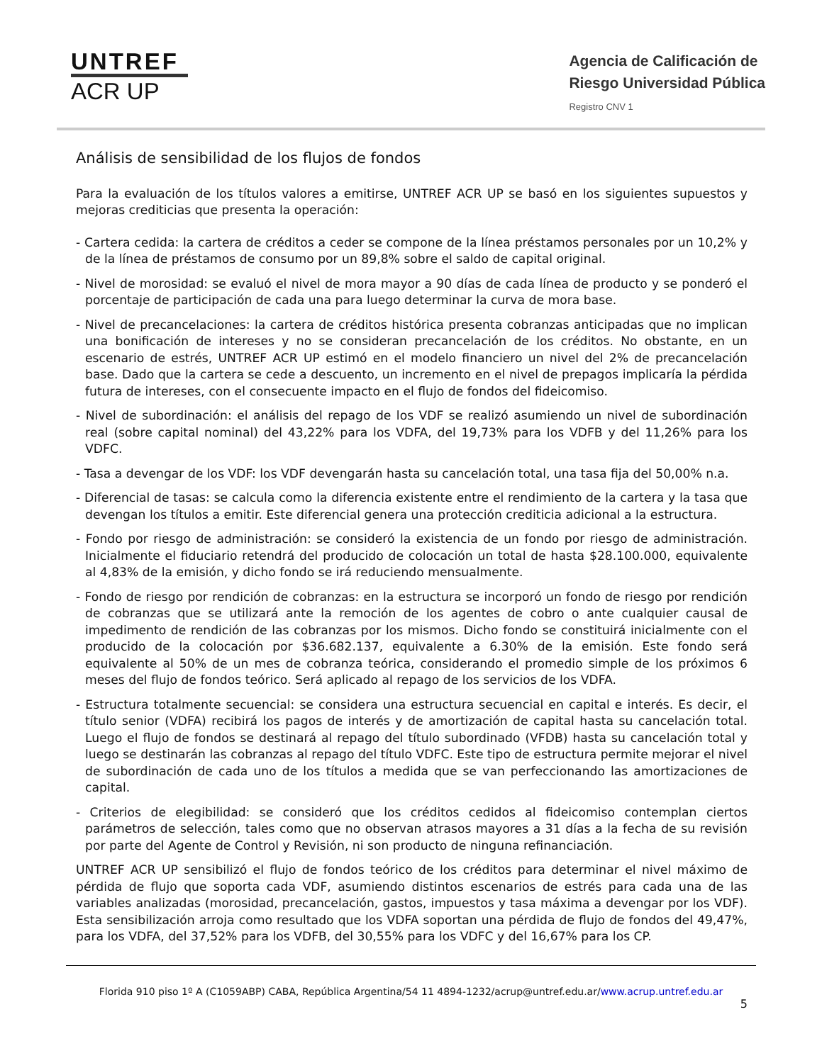UNTREF
ACR UP
Agencia de Calificación de
Riesgo Universidad Pública
Registro CNV 1
Análisis de sensibilidad de los flujos de fondos
Para la evaluación de los títulos valores a emitirse, UNTREF ACR UP se basó en los siguientes supuestos y mejoras crediticias que presenta la operación:
- Cartera cedida: la cartera de créditos a ceder se compone de la línea préstamos personales por un 10,2% y de la línea de préstamos de consumo por un 89,8% sobre el saldo de capital original.
- Nivel de morosidad: se evaluó el nivel de mora mayor a 90 días de cada línea de producto y se ponderó el porcentaje de participación de cada una para luego determinar la curva de mora base.
- Nivel de precancelaciones: la cartera de créditos histórica presenta cobranzas anticipadas que no implican una bonificación de intereses y no se consideran precancelación de los créditos. No obstante, en un escenario de estrés, UNTREF ACR UP estimó en el modelo financiero un nivel del 2% de precancelación base. Dado que la cartera se cede a descuento, un incremento en el nivel de prepagos implicaría la pérdida futura de intereses, con el consecuente impacto en el flujo de fondos del fideicomiso.
- Nivel de subordinación: el análisis del repago de los VDF se realizó asumiendo un nivel de subordinación real (sobre capital nominal) del 43,22% para los VDFA, del 19,73% para los VDFB y del 11,26% para los VDFC.
- Tasa a devengar de los VDF: los VDF devengarán hasta su cancelación total, una tasa fija del 50,00% n.a.
- Diferencial de tasas: se calcula como la diferencia existente entre el rendimiento de la cartera y la tasa que devengan los títulos a emitir. Este diferencial genera una protección crediticia adicional a la estructura.
- Fondo por riesgo de administración: se consideró la existencia de un fondo por riesgo de administración. Inicialmente el fiduciario retendrá del producido de colocación un total de hasta $28.100.000, equivalente al 4,83% de la emisión, y dicho fondo se irá reduciendo mensualmente.
- Fondo de riesgo por rendición de cobranzas: en la estructura se incorporó un fondo de riesgo por rendición de cobranzas que se utilizará ante la remoción de los agentes de cobro o ante cualquier causal de impedimento de rendición de las cobranzas por los mismos. Dicho fondo se constituirá inicialmente con el producido de la colocación por $36.682.137, equivalente a 6.30% de la emisión. Este fondo será equivalente al 50% de un mes de cobranza teórica, considerando el promedio simple de los próximos 6 meses del flujo de fondos teórico. Será aplicado al repago de los servicios de los VDFA.
- Estructura totalmente secuencial: se considera una estructura secuencial en capital e interés. Es decir, el título senior (VDFA) recibirá los pagos de interés y de amortización de capital hasta su cancelación total. Luego el flujo de fondos se destinará al repago del título subordinado (VFDB) hasta su cancelación total y luego se destinarán las cobranzas al repago del título VDFC. Este tipo de estructura permite mejorar el nivel de subordinación de cada uno de los títulos a medida que se van perfeccionando las amortizaciones de capital.
- Criterios de elegibilidad: se consideró que los créditos cedidos al fideicomiso contemplan ciertos parámetros de selección, tales como que no observan atrasos mayores a 31 días a la fecha de su revisión por parte del Agente de Control y Revisión, ni son producto de ninguna refinanciación.
UNTREF ACR UP sensibilizó el flujo de fondos teórico de los créditos para determinar el nivel máximo de pérdida de flujo que soporta cada VDF, asumiendo distintos escenarios de estrés para cada una de las variables analizadas (morosidad, precancelación, gastos, impuestos y tasa máxima a devengar por los VDF). Esta sensibilización arroja como resultado que los VDFA soportan una pérdida de flujo de fondos del 49,47%, para los VDFA, del 37,52% para los VDFB, del 30,55% para los VDFC y del 16,67% para los CP.
Florida 910 piso 1º A (C1059ABP) CABA, República Argentina/54 11 4894-1232/acrup@untref.edu.ar/www.acrup.untref.edu.ar
5